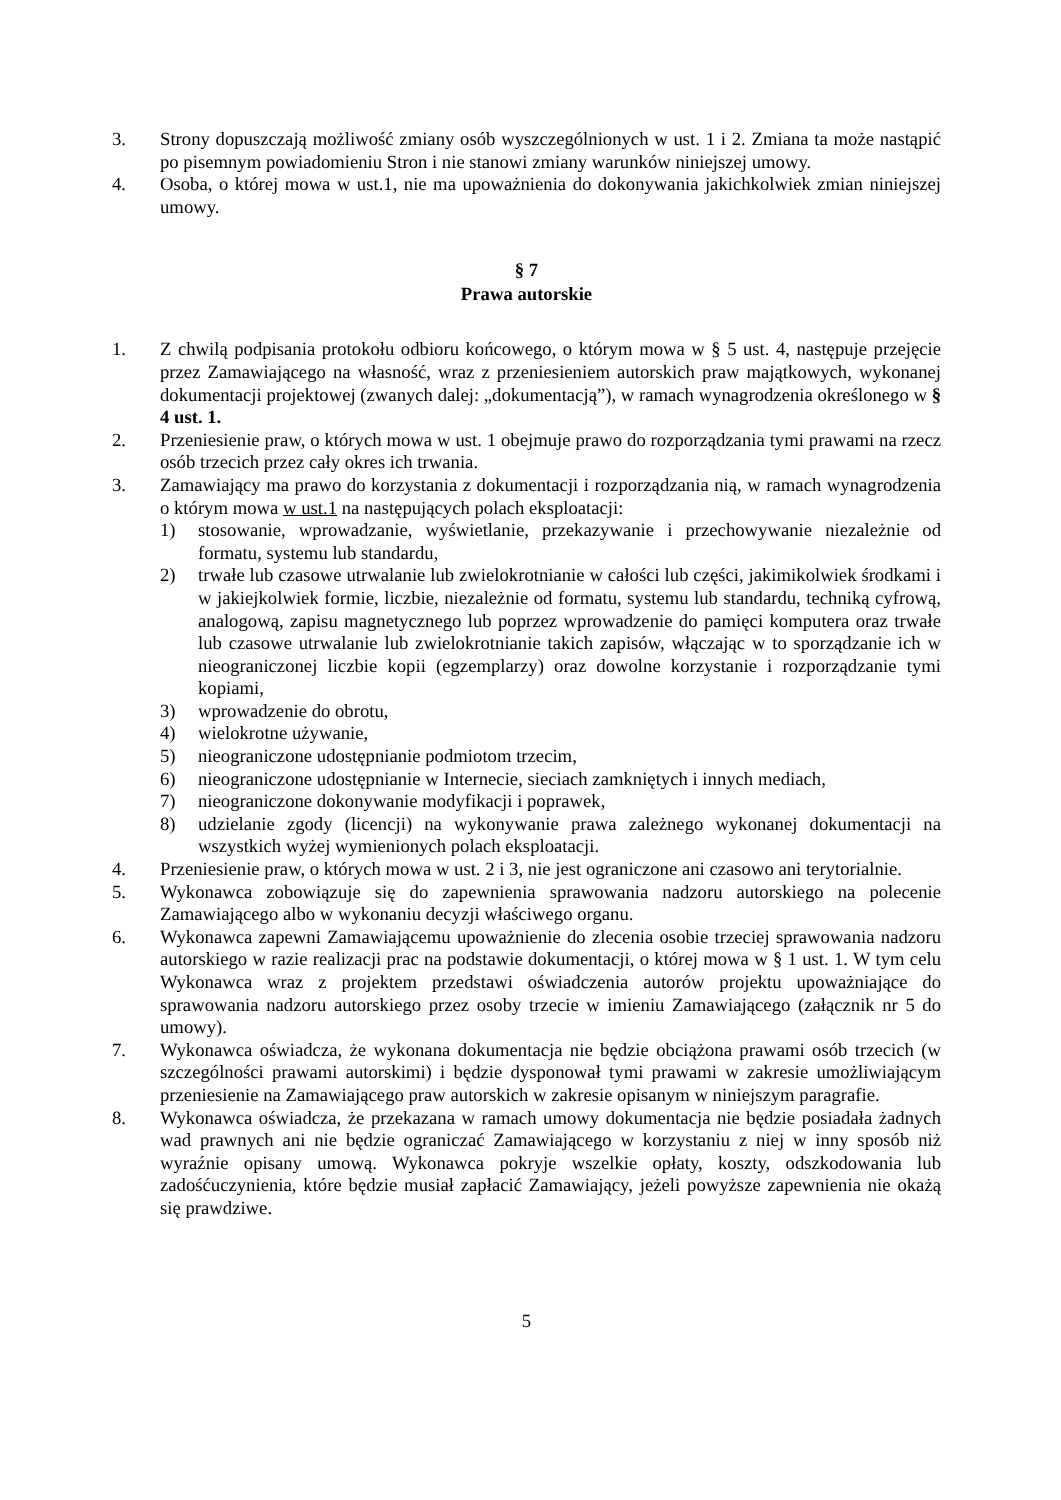3. Strony dopuszczają możliwość zmiany osób wyszczególnionych w ust. 1 i 2. Zmiana ta może nastąpić po pisemnym powiadomieniu Stron i nie stanowi zmiany warunków niniejszej umowy.
4. Osoba, o której mowa w ust.1, nie ma upoważnienia do dokonywania jakichkolwiek zmian niniejszej umowy.
§ 7
Prawa autorskie
1. Z chwilą podpisania protokołu odbioru końcowego, o którym mowa w § 5 ust. 4, następuje przejęcie przez Zamawiającego na własność, wraz z przeniesieniem autorskich praw majątkowych, wykonanej dokumentacji projektowej (zwanych dalej: „dokumentacją”), w ramach wynagrodzenia określonego w § 4 ust. 1.
2. Przeniesienie praw, o których mowa w ust. 1 obejmuje prawo do rozporządzania tymi prawami na rzecz osób trzecich przez cały okres ich trwania.
3. Zamawiający ma prawo do korzystania z dokumentacji i rozporządzania nią, w ramach wynagrodzenia o którym mowa w ust.1 na następujących polach eksploatacji:
1) stosowanie, wprowadzanie, wyświetlanie, przekazywanie i przechowywanie niezależnie od formatu, systemu lub standardu,
2) trwałe lub czasowe utrwalanie lub zwielokrotnianie w całości lub części, jakimikolwiek środkami i w jakiejkolwiek formie, liczbie, niezależnie od formatu, systemu lub standardu, techniką cyfrową, analogową, zapisu magnetycznego lub poprzez wprowadzenie do pamięci komputera oraz trwałe lub czasowe utrwalanie lub zwielokrotnianie takich zapisów, włączając w to sporządzanie ich w nieograniczonej liczbie kopii (egzemplarzy) oraz dowolne korzystanie i rozporządzanie tymi kopiami,
3) wprowadzenie do obrotu,
4) wielokrotne używanie,
5) nieograniczone udostępnianie podmiotom trzecim,
6) nieograniczone udostępnianie w Internecie, sieciach zamkniętych i innych mediach,
7) nieograniczone dokonywanie modyfikacji i poprawek,
8) udzielanie zgody (licencji) na wykonywanie prawa zależnego wykonanej dokumentacji na wszystkich wyżej wymienionych polach eksploatacji.
4. Przeniesienie praw, o których mowa w ust. 2 i 3, nie jest ograniczone ani czasowo ani terytorialnie.
5. Wykonawca zobowiązuje się do zapewnienia sprawowania nadzoru autorskiego na polecenie Zamawiającego albo w wykonaniu decyzji właściwego organu.
6. Wykonawca zapewni Zamawiającemu upoważnienie do zlecenia osobie trzeciej sprawowania nadzoru autorskiego w razie realizacji prac na podstawie dokumentacji, o której mowa w § 1 ust. 1. W tym celu Wykonawca wraz z projektem przedstawi oświadczenia autorów projektu upoważniające do sprawowania nadzoru autorskiego przez osoby trzecie w imieniu Zamawiającego (załącznik nr 5 do umowy).
7. Wykonawca oświadcza, że wykonana dokumentacja nie będzie obciążona prawami osób trzecich (w szczególności prawami autorskimi) i będzie dysponował tymi prawami w zakresie umożliwiającym przeniesienie na Zamawiającego praw autorskich w zakresie opisanym w niniejszym paragrafie.
8. Wykonawca oświadcza, że przekazana w ramach umowy dokumentacja nie będzie posiadała żadnych wad prawnych ani nie będzie ograniczać Zamawiającego w korzystaniu z niej w inny sposób niż wyraźnie opisany umową. Wykonawca pokryje wszelkie opłaty, koszty, odszkodowania lub zadośćuczynienia, które będzie musiał zapłacić Zamawiający, jeżeli powyższe zapewnienia nie okażą się prawdziwe.
5